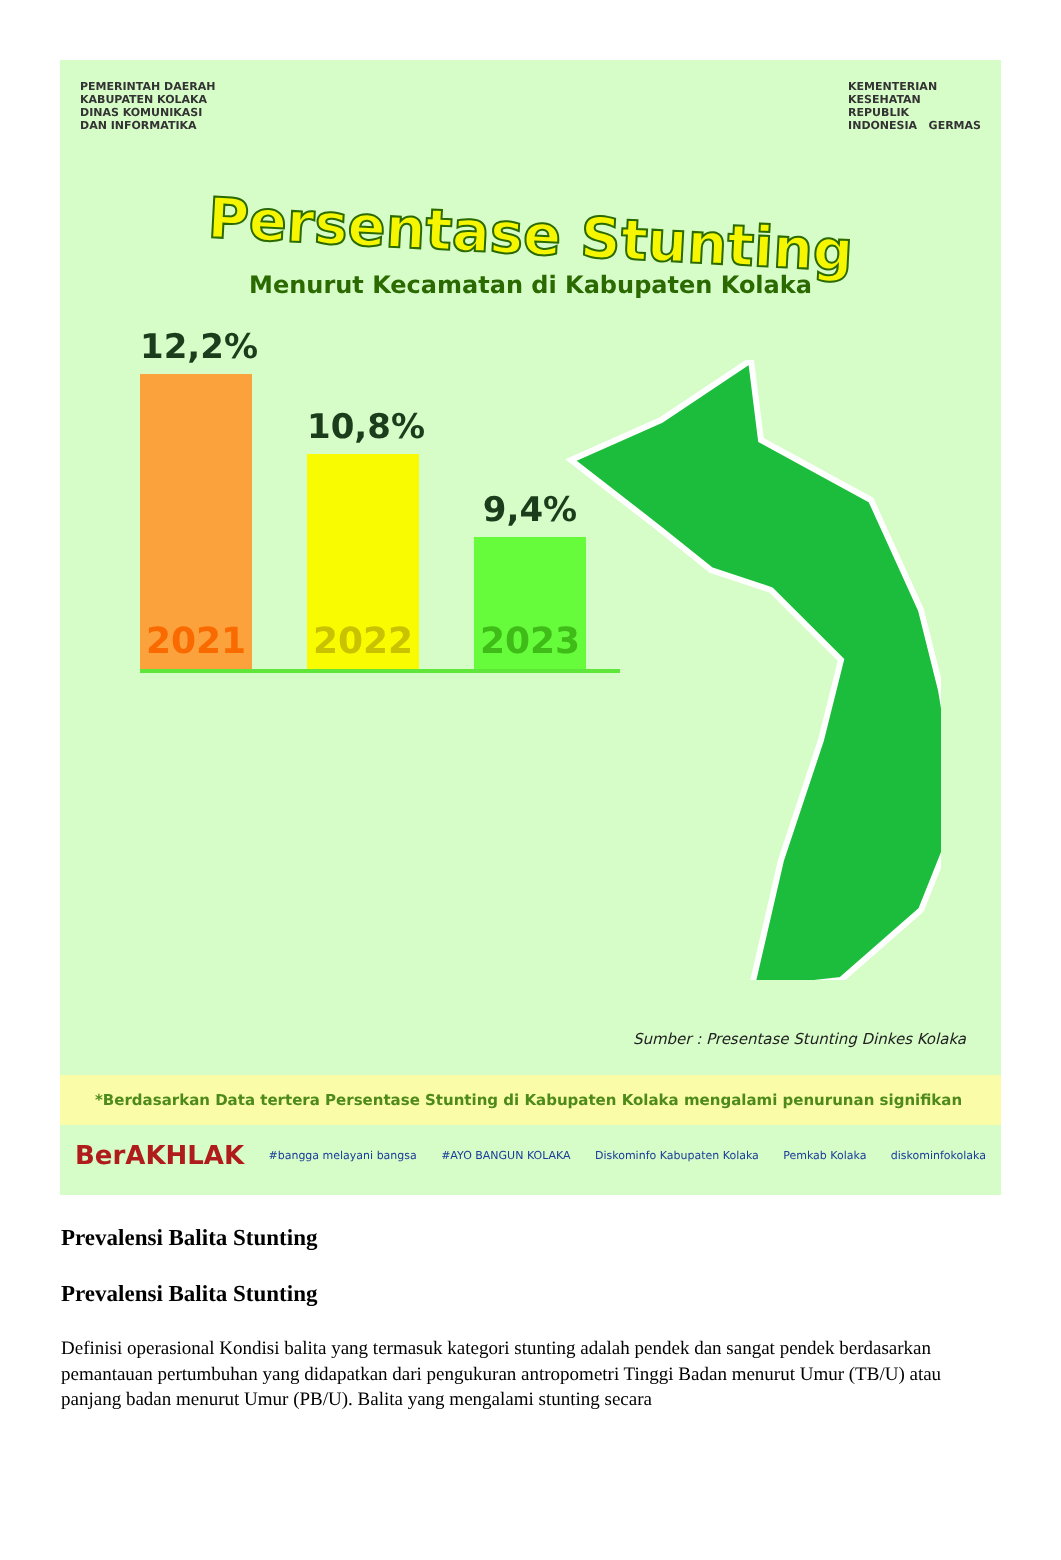PEMERINTAH DAERAH
KABUPATEN KOLAKA
DINAS KOMUNIKASI
DAN INFORMATIKA
KEMENTERIAN
KESEHATAN
REPUBLIK
INDONESIA GERMAS
Persentase Stunting
Menurut Kecamatan di Kabupaten Kolaka
12,2%
2021
10,8%
2022
9,4%
2023
Sumber : Presentase Stunting Dinkes Kolaka
*Berdasarkan Data tertera Persentase Stunting di Kabupaten Kolaka mengalami penurunan signifikan
BerAKHLAK #bangga melayani bangsa #AYO BANGUN KOLAKA Diskominfo Kabupaten Kolaka Pemkab Kolaka diskominfokolaka
Prevalensi Balita Stunting
Prevalensi Balita Stunting
Definisi operasional Kondisi balita yang termasuk kategori stunting adalah pendek dan sangat pendek berdasarkan pemantauan pertumbuhan yang didapatkan dari pengukuran antropometri Tinggi Badan menurut Umur (TB/U) atau panjang badan menurut Umur (PB/U). Balita yang mengalami stunting secara